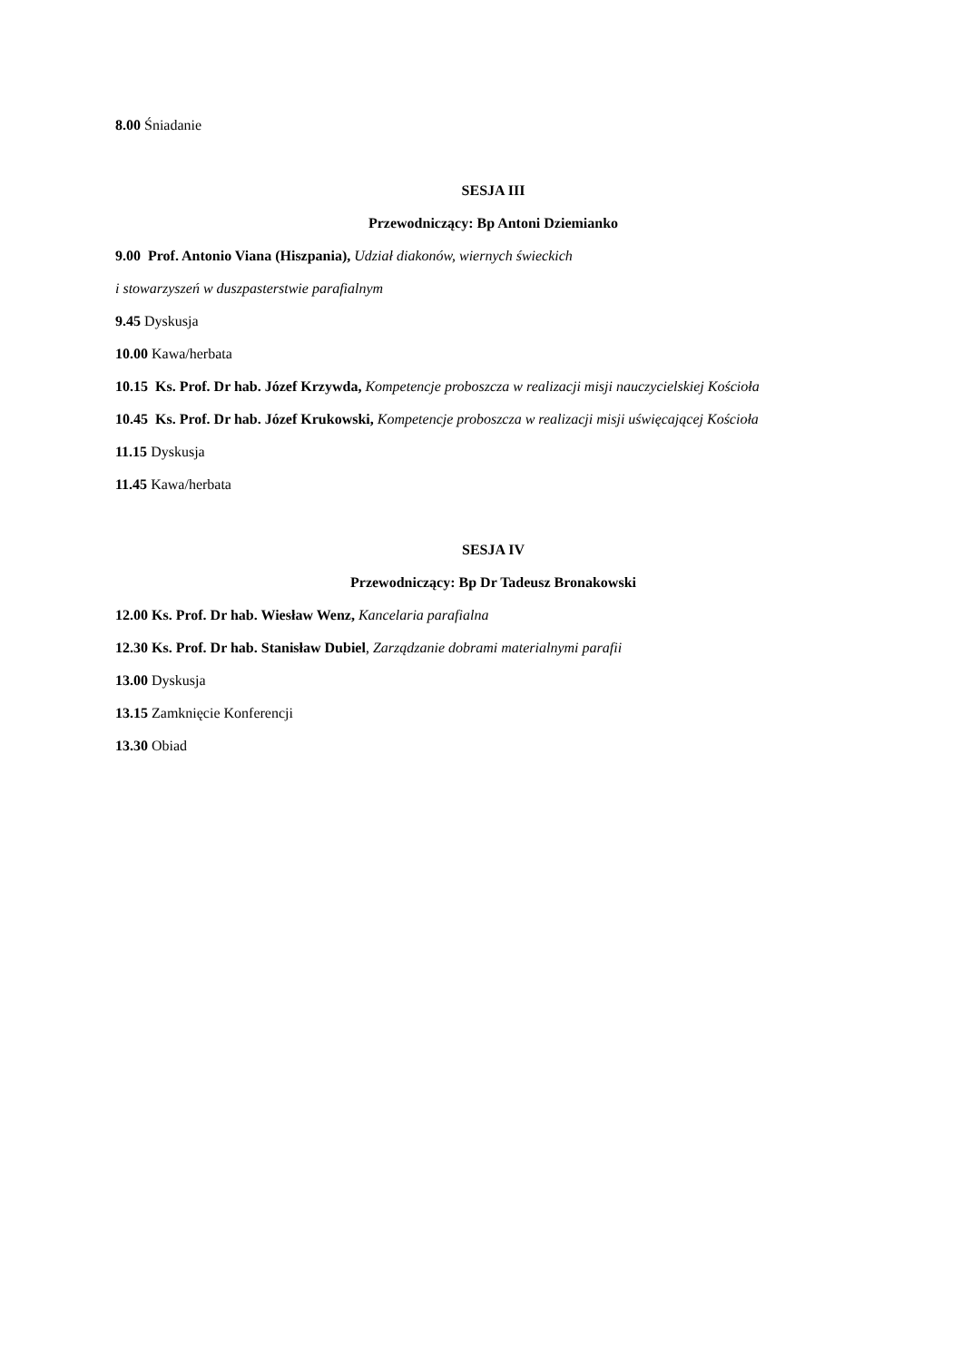8.00 Śniadanie
SESJA III
Przewodniczący: Bp Antoni Dziemianko
9.00 Prof. Antonio Viana (Hiszpania), Udział diakonów, wiernych świeckich
i stowarzyszeń w duszpasterstwie parafialnym
9.45 Dyskusja
10.00 Kawa/herbata
10.15 Ks. Prof. Dr hab. Józef Krzywda, Kompetencje proboszcza w realizacji misji nauczycielskiej Kościoła
10.45 Ks. Prof. Dr hab. Józef Krukowski, Kompetencje proboszcza w realizacji misji uświęcającej Kościoła
11.15 Dyskusja
11.45 Kawa/herbata
SESJA IV
Przewodniczący: Bp Dr Tadeusz Bronakowski
12.00 Ks. Prof. Dr hab. Wiesław Wenz, Kancelaria parafialna
12.30 Ks. Prof. Dr hab. Stanisław Dubiel, Zarządzanie dobrami materialnymi parafii
13.00 Dyskusja
13.15 Zamknięcie Konferencji
13.30 Obiad